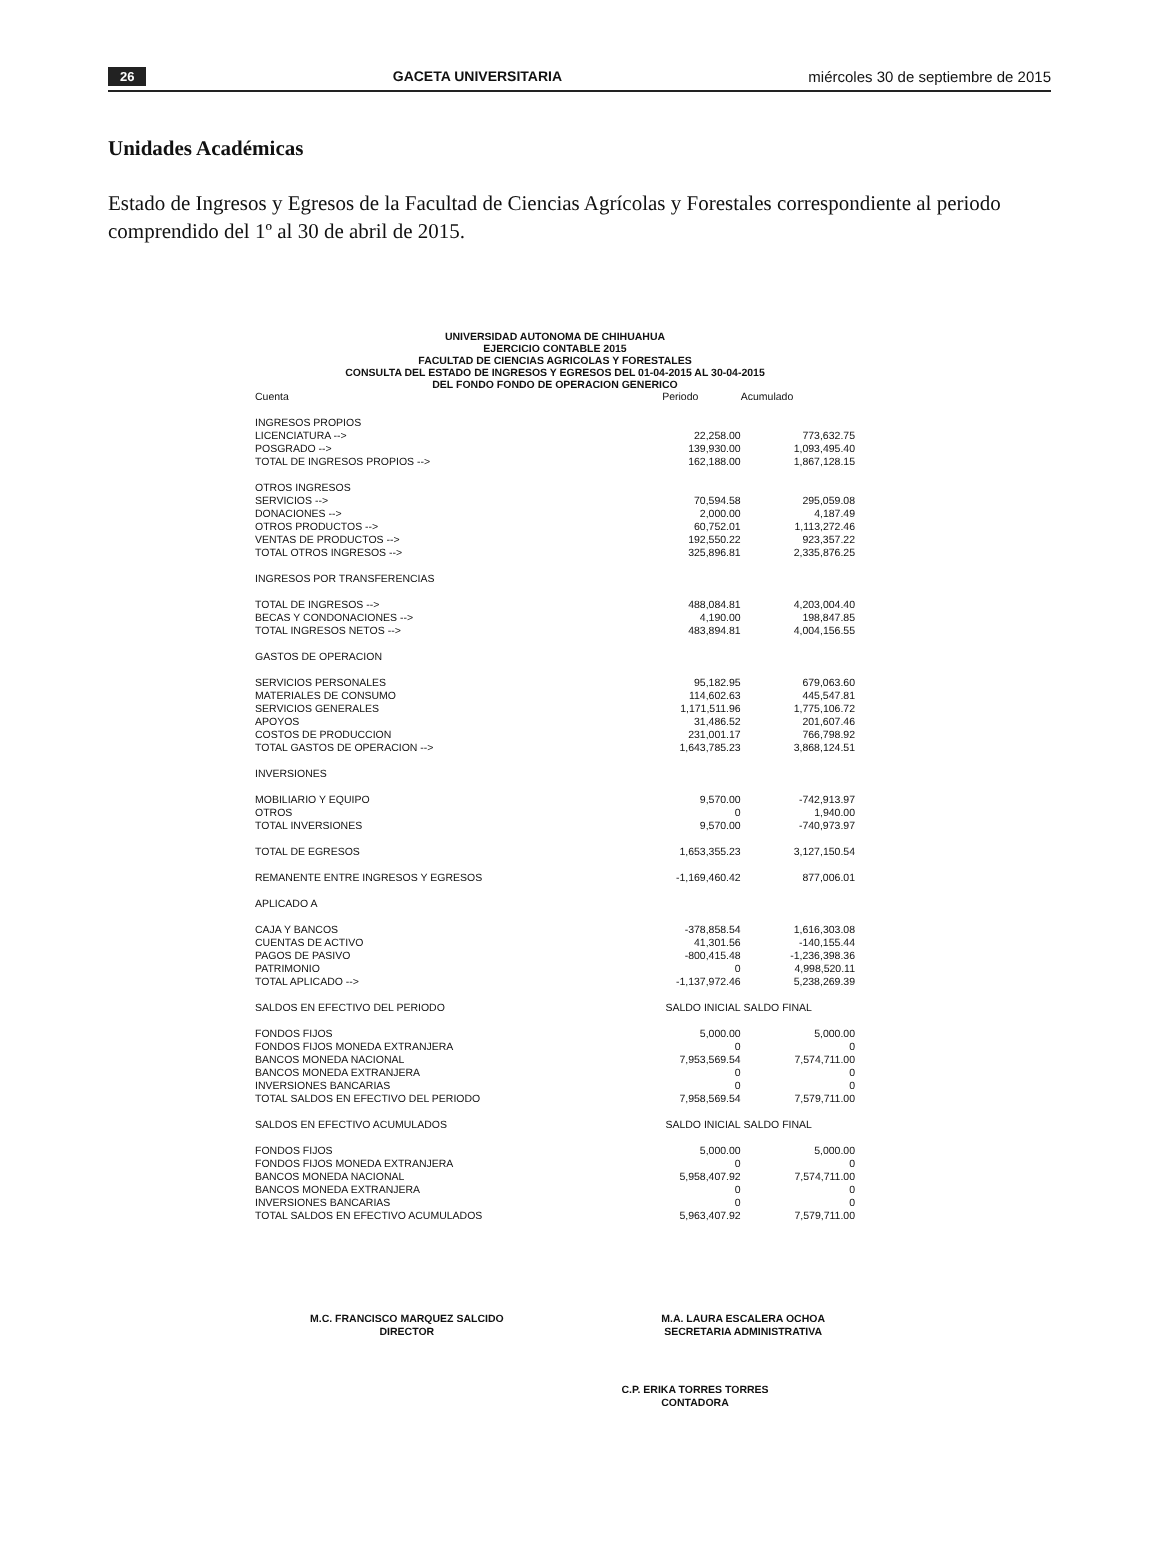26 GACETA UNIVERSITARIA miércoles 30 de septiembre de 2015
Unidades Académicas
Estado de Ingresos y Egresos de la Facultad de Ciencias Agrícolas y Forestales correspondiente al periodo comprendido del 1º al 30 de abril de 2015.
UNIVERSIDAD AUTONOMA DE CHIHUAHUA
EJERCICIO CONTABLE 2015
FACULTAD DE CIENCIAS AGRICOLAS Y FORESTALES
CONSULTA DEL ESTADO DE INGRESOS Y EGRESOS DEL 01-04-2015 AL 30-04-2015
DEL FONDO FONDO DE OPERACION GENERICO
| Cuenta | Periodo | Acumulado |
| --- | --- | --- |
| INGRESOS PROPIOS | | |
| LICENCIATURA --> | 22,258.00 | 773,632.75 |
| POSGRADO --> | 139,930.00 | 1,093,495.40 |
| TOTAL DE INGRESOS PROPIOS --> | 162,188.00 | 1,867,128.15 |
| OTROS INGRESOS | | |
| SERVICIOS --> | 70,594.58 | 295,059.08 |
| DONACIONES --> | 2,000.00 | 4,187.49 |
| OTROS PRODUCTOS --> | 60,752.01 | 1,113,272.46 |
| VENTAS DE PRODUCTOS --> | 192,550.22 | 923,357.22 |
| TOTAL OTROS INGRESOS --> | 325,896.81 | 2,335,876.25 |
| INGRESOS POR TRANSFERENCIAS | | |
| TOTAL DE INGRESOS --> | 488,084.81 | 4,203,004.40 |
| BECAS Y CONDONACIONES --> | 4,190.00 | 198,847.85 |
| TOTAL INGRESOS NETOS --> | 483,894.81 | 4,004,156.55 |
| GASTOS DE OPERACION | | |
| SERVICIOS PERSONALES | 95,182.95 | 679,063.60 |
| MATERIALES DE CONSUMO | 114,602.63 | 445,547.81 |
| SERVICIOS GENERALES | 1,171,511.96 | 1,775,106.72 |
| APOYOS | 31,486.52 | 201,607.46 |
| COSTOS DE PRODUCCION | 231,001.17 | 766,798.92 |
| TOTAL GASTOS DE OPERACION --> | 1,643,785.23 | 3,868,124.51 |
| INVERSIONES | | |
| MOBILIARIO Y EQUIPO | 9,570.00 | -742,913.97 |
| OTROS | 0 | 1,940.00 |
| TOTAL INVERSIONES | 9,570.00 | -740,973.97 |
| TOTAL DE EGRESOS | 1,653,355.23 | 3,127,150.54 |
| REMANENTE ENTRE INGRESOS Y EGRESOS | -1,169,460.42 | 877,006.01 |
| APLICADO A | | |
| CAJA Y BANCOS | -378,858.54 | 1,616,303.08 |
| CUENTAS DE ACTIVO | 41,301.56 | -140,155.44 |
| PAGOS DE PASIVO | -800,415.48 | -1,236,398.36 |
| PATRIMONIO | 0 | 4,998,520.11 |
| TOTAL APLICADO --> | -1,137,972.46 | 5,238,269.39 |
| SALDOS EN EFECTIVO DEL PERIODO | SALDO INICIAL | SALDO FINAL |
| FONDOS FIJOS | 5,000.00 | 5,000.00 |
| FONDOS FIJOS MONEDA EXTRANJERA | 0 | 0 |
| BANCOS MONEDA NACIONAL | 7,953,569.54 | 7,574,711.00 |
| BANCOS MONEDA EXTRANJERA | 0 | 0 |
| INVERSIONES BANCARIAS | 0 | 0 |
| TOTAL SALDOS EN EFECTIVO DEL PERIODO | 7,958,569.54 | 7,579,711.00 |
| SALDOS EN EFECTIVO ACUMULADOS | SALDO INICIAL | SALDO FINAL |
| FONDOS FIJOS | 5,000.00 | 5,000.00 |
| FONDOS FIJOS MONEDA EXTRANJERA | 0 | 0 |
| BANCOS MONEDA NACIONAL | 5,958,407.92 | 7,574,711.00 |
| BANCOS MONEDA EXTRANJERA | 0 | 0 |
| INVERSIONES BANCARIAS | 0 | 0 |
| TOTAL SALDOS EN EFECTIVO ACUMULADOS | 5,963,407.92 | 7,579,711.00 |
M.C. FRANCISCO MARQUEZ SALCIDO
DIRECTOR
M.A. LAURA ESCALERA OCHOA
SECRETARIA ADMINISTRATIVA
C.P. ERIKA TORRES TORRES
CONTADORA